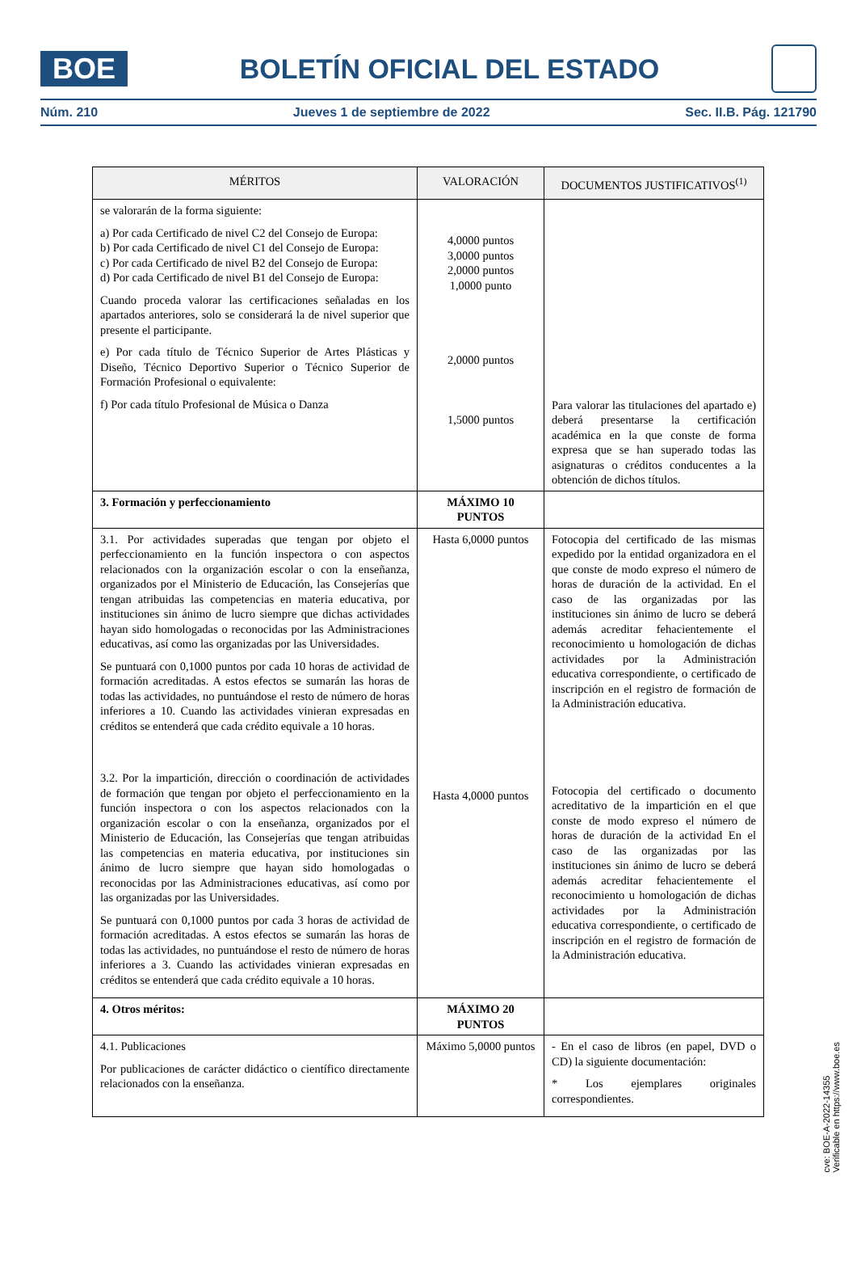BOE
BOLETÍN OFICIAL DEL ESTADO
Núm. 210 Jueves 1 de septiembre de 2022 Sec. II.B. Pág. 121790
| MÉRITOS | VALORACIÓN | DOCUMENTOS JUSTIFICATIVOS<sup>(1)</sup> |
| --- | --- | --- |
| se valorarán de la forma siguiente: a) Por cada Certificado de nivel C2 del Consejo de Europa: b) Por cada Certificado de nivel C1 del Consejo de Europa: c) Por cada Certificado de nivel B2 del Consejo de Europa: d) Por cada Certificado de nivel B1 del Consejo de Europa: Cuando proceda valorar las certificaciones señaladas en los apartados anteriores, solo se considerará la de nivel superior que presente el participante. e) Por cada título de Técnico Superior de Artes Plásticas y Diseño, Técnico Deportivo Superior o Técnico Superior de Formación Profesional o equivalente: f) Por cada título Profesional de Música o Danza | 4,0000 puntos 3,0000 puntos 2,0000 puntos 1,0000 punto 2,0000 puntos 1,5000 puntos | Para valorar las titulaciones del apartado e) deberá presentarse la certificación académica en la que conste de forma expresa que se han superado todas las asignaturas o créditos conducentes a la obtención de dichos títulos. |
| 3. Formación y perfeccionamiento | MÁXIMO 10 PUNTOS | |
| 3.1. Por actividades superadas que tengan por objeto el perfeccionamiento en la función inspectora o con aspectos relacionados con la organización escolar o con la enseñanza, organizados por el Ministerio de Educación, las Consejerías que tengan atribuidas las competencias en materia educativa, por instituciones sin ánimo de lucro siempre que dichas actividades hayan sido homologadas o reconocidas por las Administraciones educativas, así como las organizadas por las Universidades. Se puntuará con 0,1000 puntos por cada 10 horas de actividad de formación acreditadas. A estos efectos se sumarán las horas de todas las actividades, no puntuándose el resto de número de horas inferiores a 10. Cuando las actividades vinieran expresadas en créditos se entenderá que cada crédito equivale a 10 horas. 3.2. Por la impartición, dirección o coordinación de actividades de formación que tengan por objeto el perfeccionamiento en la función inspectora o con los aspectos relacionados con la organización escolar o con la enseñanza, organizados por el Ministerio de Educación, las Consejerías que tengan atribuidas las competencias en materia educativa, por instituciones sin ánimo de lucro siempre que hayan sido homologadas o reconocidas por las Administraciones educativas, así como por las organizadas por las Universidades. Se puntuará con 0,1000 puntos por cada 3 horas de actividad de formación acreditadas. A estos efectos se sumarán las horas de todas las actividades, no puntuándose el resto de número de horas inferiores a 3. Cuando las actividades vinieran expresadas en créditos se entenderá que cada crédito equivale a 10 horas. | Hasta 6,0000 puntos Hasta 4,0000 puntos | Fotocopia del certificado de las mismas expedido por la entidad organizadora en el que conste de modo expreso el número de horas de duración de la actividad. En el caso de las organizadas por las instituciones sin ánimo de lucro se deberá además acreditar fehacientemente el reconocimiento u homologación de dichas actividades por la Administración educativa correspondiente, o certificado de inscripción en el registro de formación de la Administración educativa. Fotocopia del certificado o documento acreditativo de la impartición en el que conste de modo expreso el número de horas de duración de la actividad En el caso de las organizadas por las instituciones sin ánimo de lucro se deberá además acreditar fehacientemente el reconocimiento u homologación de dichas actividades por la Administración educativa correspondiente, o certificado de inscripción en el registro de formación de la Administración educativa. |
| 4. Otros méritos: | MÁXIMO 20 PUNTOS | |
| 4.1. Publicaciones Por publicaciones de carácter didáctico o científico directamente relacionados con la enseñanza. | Máximo 5,0000 puntos | - En el caso de libros (en papel, DVD o CD) la siguiente documentación: * Los ejemplares originales correspondientes. |
cve: BOE-A-2022-14355
Verificable en https://www.boe.es